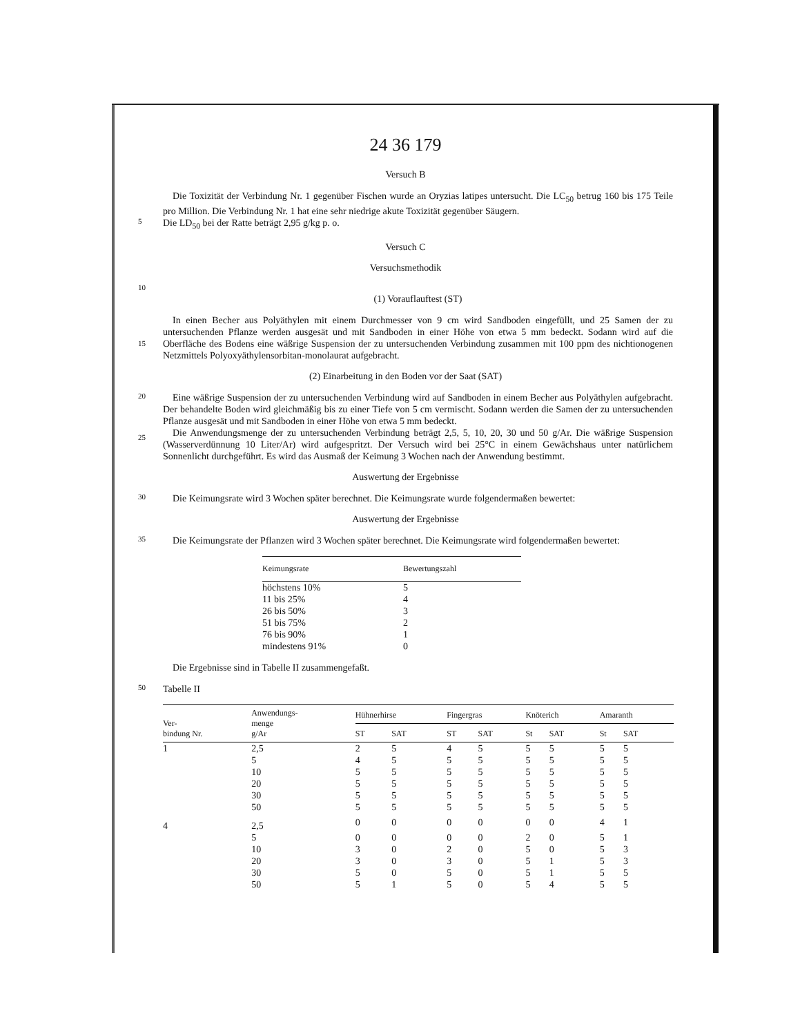24 36 179
Versuch B
Die Toxizität der Verbindung Nr. 1 gegenüber Fischen wurde an Oryzias latipes untersucht. Die LC<sub>50</sub> betrug 160 bis 175 Teile pro Million. Die Verbindung Nr. 1 hat eine sehr niedrige akute Toxizität gegenüber Säugern.
5
Die LD<sub>50</sub> bei der Ratte beträgt 2,95 g/kg p. o.
Versuch C
Versuchsmethodik
10
(1) Vorauflauftest (ST)
15
In einen Becher aus Polyäthylen mit einem Durchmesser von 9 cm wird Sandboden eingefüllt, und 25 Samen der zu untersuchenden Pflanze werden ausgesät und mit Sandboden in einer Höhe von etwa 5 mm bedeckt. Sodann wird auf die Oberfläche des Bodens eine wäßrige Suspension der zu untersuchenden Verbindung zusammen mit 100 ppm des nichtionogenen Netzmittels Polyoxyäthylensorbitan-monolaurat aufgebracht.
(2) Einarbeitung in den Boden vor der Saat (SAT)
20
25
Eine wäßrige Suspension der zu untersuchenden Verbindung wird auf Sandboden in einem Becher aus Polyäthylen aufgebracht. Der behandelte Boden wird gleichmäßig bis zu einer Tiefe von 5 cm vermischt. Sodann werden die Samen der zu untersuchenden Pflanze ausgesät und mit Sandboden in einer Höhe von etwa 5 mm bedeckt.
Die Anwendungsmenge der zu untersuchenden Verbindung beträgt 2,5, 5, 10, 20, 30 und 50 g/Ar. Die wäßrige Suspension (Wasserverdünnung 10 Liter/Ar) wird aufgespritzt. Der Versuch wird bei 25°C in einem Gewächshaus unter natürlichem Sonnenlicht durchgeführt. Es wird das Ausmaß der Keimung 3 Wochen nach der Anwendung bestimmt.
Auswertung der Ergebnisse
30
Die Keimungsrate wird 3 Wochen später berechnet. Die Keimungsrate wurde folgendermaßen bewertet:
Auswertung der Ergebnisse
35
Die Keimungsrate der Pflanzen wird 3 Wochen später berechnet. Die Keimungsrate wird folgendermaßen bewertet:
| Keimungsrate | Bewertungszahl |
| --- | --- |
| höchstens 10% | 5 |
| 11 bis 25% | 4 |
| 26 bis 50% | 3 |
| 51 bis 75% | 2 |
| 76 bis 90% | 1 |
| mindestens 91% | 0 |
Die Ergebnisse sind in Tabelle II zusammengefaßt.
50
Tabelle II
| Ver- bindung Nr. | Anwendungs- menge g/Ar | Hühnerhirse | | Fingergras | | Knöterich | | Amaranth | |
| --- | --- | --- | --- | --- | --- | --- | --- | --- | --- |
| | | ST | SAT | ST | SAT | St | SAT | St | SAT |
| 1 | 2,5 | 2 | 5 | 4 | 5 | 5 | 5 | 5 | 5 |
| | 5 | 4 | 5 | 5 | 5 | 5 | 5 | 5 | 5 |
| | 10 | 5 | 5 | 5 | 5 | 5 | 5 | 5 | 5 |
| | 20 | 5 | 5 | 5 | 5 | 5 | 5 | 5 | 5 |
| | 30 | 5 | 5 | 5 | 5 | 5 | 5 | 5 | 5 |
| | 50 | 5 | 5 | 5 | 5 | 5 | 5 | 5 | 5 |
| 4 | 2,5 | 0 | 0 | 0 | 0 | 0 | 0 | 4 | 1 |
| | 5 | 0 | 0 | 0 | 0 | 2 | 0 | 5 | 1 |
| | 10 | 3 | 0 | 2 | 0 | 5 | 0 | 5 | 3 |
| | 20 | 3 | 0 | 3 | 0 | 5 | 1 | 5 | 3 |
| | 30 | 5 | 0 | 5 | 0 | 5 | 1 | 5 | 5 |
| | 50 | 5 | 1 | 5 | 0 | 5 | 4 | 5 | 5 |